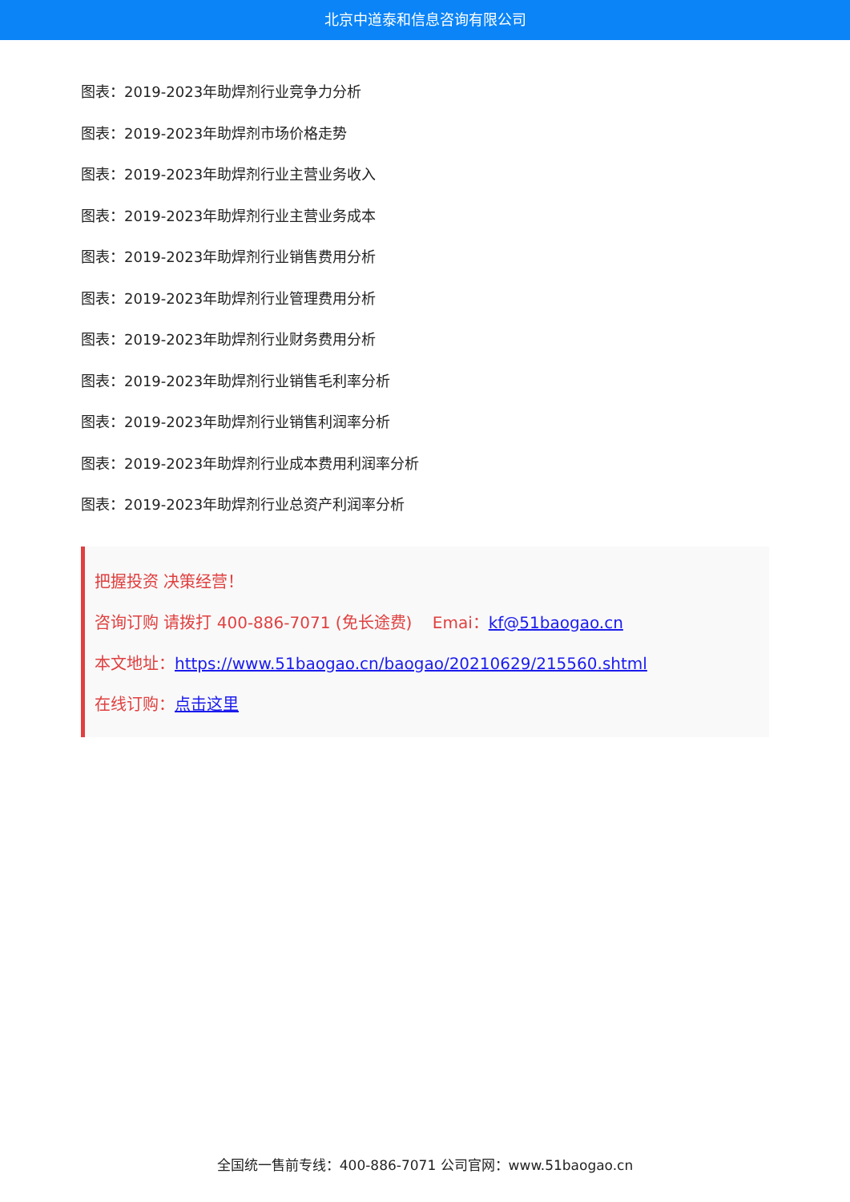北京中道泰和信息咨询有限公司
图表：2019-2023年助焊剂行业竞争力分析
图表：2019-2023年助焊剂市场价格走势
图表：2019-2023年助焊剂行业主营业务收入
图表：2019-2023年助焊剂行业主营业务成本
图表：2019-2023年助焊剂行业销售费用分析
图表：2019-2023年助焊剂行业管理费用分析
图表：2019-2023年助焊剂行业财务费用分析
图表：2019-2023年助焊剂行业销售毛利率分析
图表：2019-2023年助焊剂行业销售利润率分析
图表：2019-2023年助焊剂行业成本费用利润率分析
图表：2019-2023年助焊剂行业总资产利润率分析
把握投资 决策经营！
咨询订购 请拨打 400-886-7071 (免长途费) Emai：kf@51baogao.cn
本文地址：https://www.51baogao.cn/baogao/20210629/215560.shtml
在线订购：点击这里
全国统一售前专线：400-886-7071 公司官网：www.51baogao.cn